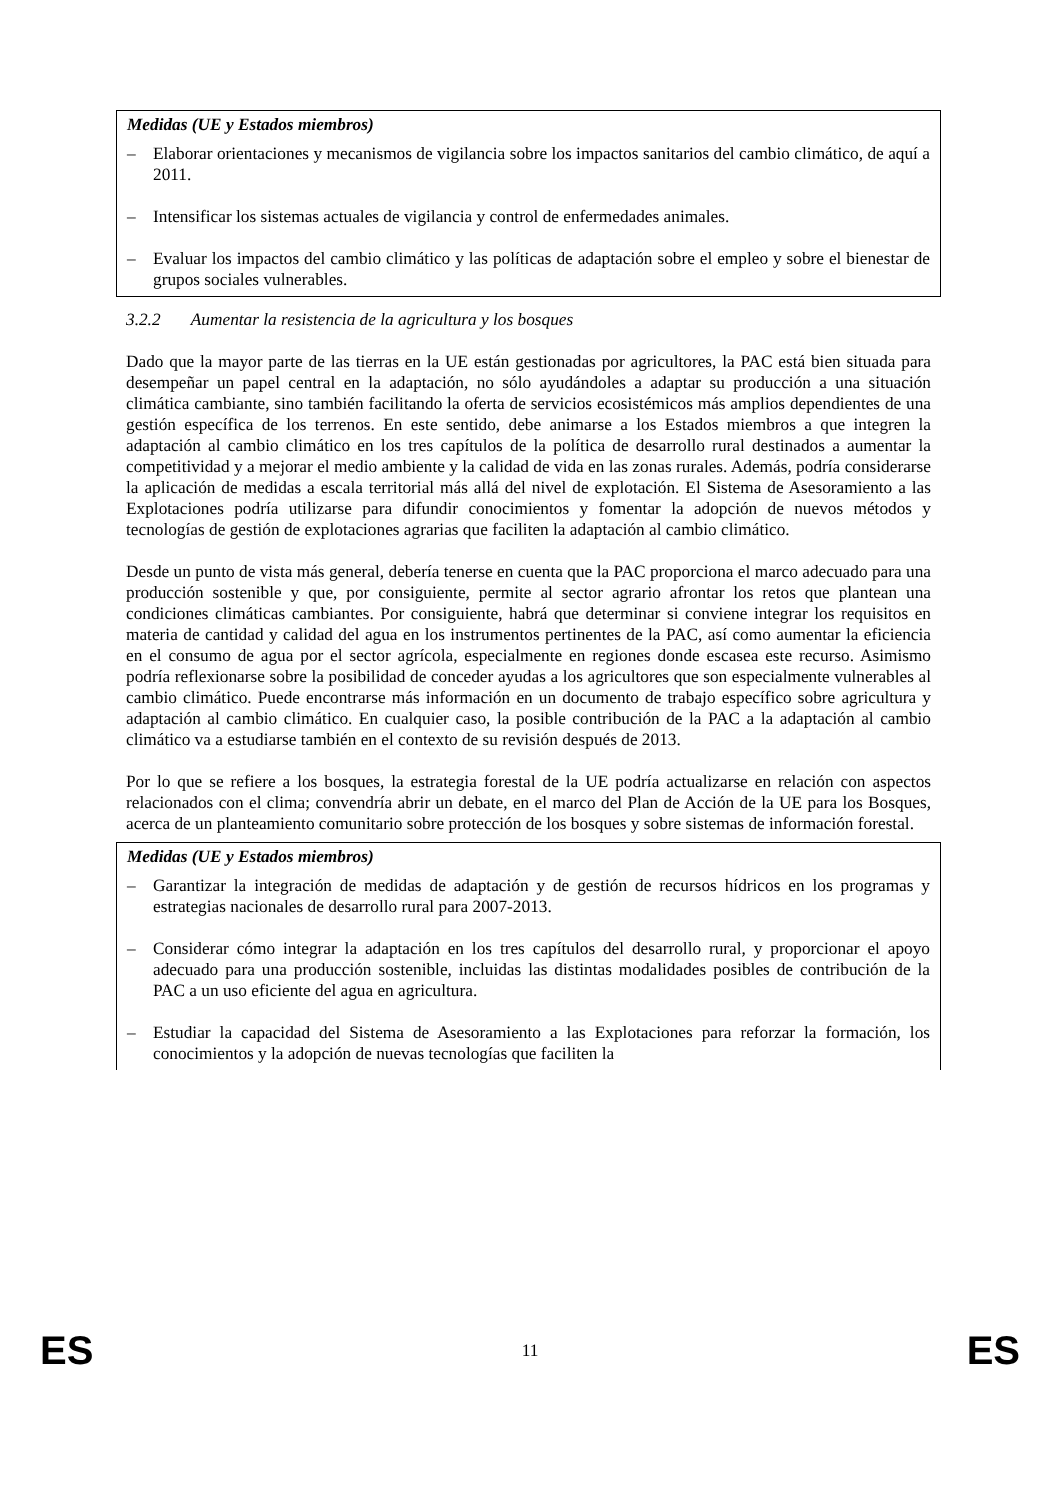Medidas (UE y Estados miembros)
– Elaborar orientaciones y mecanismos de vigilancia sobre los impactos sanitarios del cambio climático, de aquí a 2011.
– Intensificar los sistemas actuales de vigilancia y control de enfermedades animales.
– Evaluar los impactos del cambio climático y las políticas de adaptación sobre el empleo y sobre el bienestar de grupos sociales vulnerables.
3.2.2 Aumentar la resistencia de la agricultura y los bosques
Dado que la mayor parte de las tierras en la UE están gestionadas por agricultores, la PAC está bien situada para desempeñar un papel central en la adaptación, no sólo ayudándoles a adaptar su producción a una situación climática cambiante, sino también facilitando la oferta de servicios ecosistémicos más amplios dependientes de una gestión específica de los terrenos. En este sentido, debe animarse a los Estados miembros a que integren la adaptación al cambio climático en los tres capítulos de la política de desarrollo rural destinados a aumentar la competitividad y a mejorar el medio ambiente y la calidad de vida en las zonas rurales. Además, podría considerarse la aplicación de medidas a escala territorial más allá del nivel de explotación. El Sistema de Asesoramiento a las Explotaciones podría utilizarse para difundir conocimientos y fomentar la adopción de nuevos métodos y tecnologías de gestión de explotaciones agrarias que faciliten la adaptación al cambio climático.
Desde un punto de vista más general, debería tenerse en cuenta que la PAC proporciona el marco adecuado para una producción sostenible y que, por consiguiente, permite al sector agrario afrontar los retos que plantean una condiciones climáticas cambiantes. Por consiguiente, habrá que determinar si conviene integrar los requisitos en materia de cantidad y calidad del agua en los instrumentos pertinentes de la PAC, así como aumentar la eficiencia en el consumo de agua por el sector agrícola, especialmente en regiones donde escasea este recurso. Asimismo podría reflexionarse sobre la posibilidad de conceder ayudas a los agricultores que son especialmente vulnerables al cambio climático. Puede encontrarse más información en un documento de trabajo específico sobre agricultura y adaptación al cambio climático. En cualquier caso, la posible contribución de la PAC a la adaptación al cambio climático va a estudiarse también en el contexto de su revisión después de 2013.
Por lo que se refiere a los bosques, la estrategia forestal de la UE podría actualizarse en relación con aspectos relacionados con el clima; convendría abrir un debate, en el marco del Plan de Acción de la UE para los Bosques, acerca de un planteamiento comunitario sobre protección de los bosques y sobre sistemas de información forestal.
Medidas (UE y Estados miembros)
– Garantizar la integración de medidas de adaptación y de gestión de recursos hídricos en los programas y estrategias nacionales de desarrollo rural para 2007-2013.
– Considerar cómo integrar la adaptación en los tres capítulos del desarrollo rural, y proporcionar el apoyo adecuado para una producción sostenible, incluidas las distintas modalidades posibles de contribución de la PAC a un uso eficiente del agua en agricultura.
– Estudiar la capacidad del Sistema de Asesoramiento a las Explotaciones para reforzar la formación, los conocimientos y la adopción de nuevas tecnologías que faciliten la
ES 11 ES